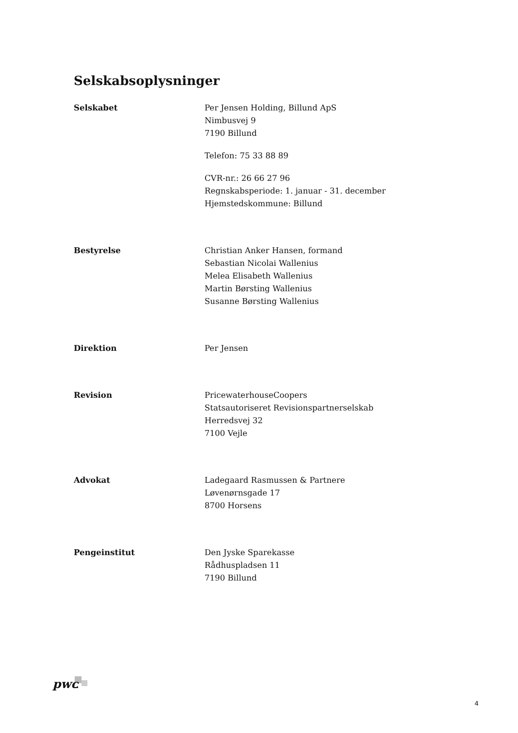Selskabsoplysninger
Selskabet Per Jensen Holding, Billund ApS
Nimbusvej 9
7190 Billund
Telefon: 75 33 88 89
CVR-nr.: 26 66 27 96
Regnskabsperiode: 1. januar - 31. december
Hjemstedskommune: Billund
Bestyrelse Christian Anker Hansen, formand
Sebastian Nicolai Wallenius
Melea Elisabeth Wallenius
Martin Børsting Wallenius
Susanne Børsting Wallenius
Direktion Per Jensen
Revision PricewaterhouseCoopers
Statsautoriseret Revisionspartnerselskab
Herredsvej 32
7100 Vejle
Advokat Ladegaard Rasmussen & Partnere
Løvenørnsgade 17
8700 Horsens
Pengeinstitut Den Jyske Sparekasse
Rådhuspladsen 11
7190 Billund
pwc
4